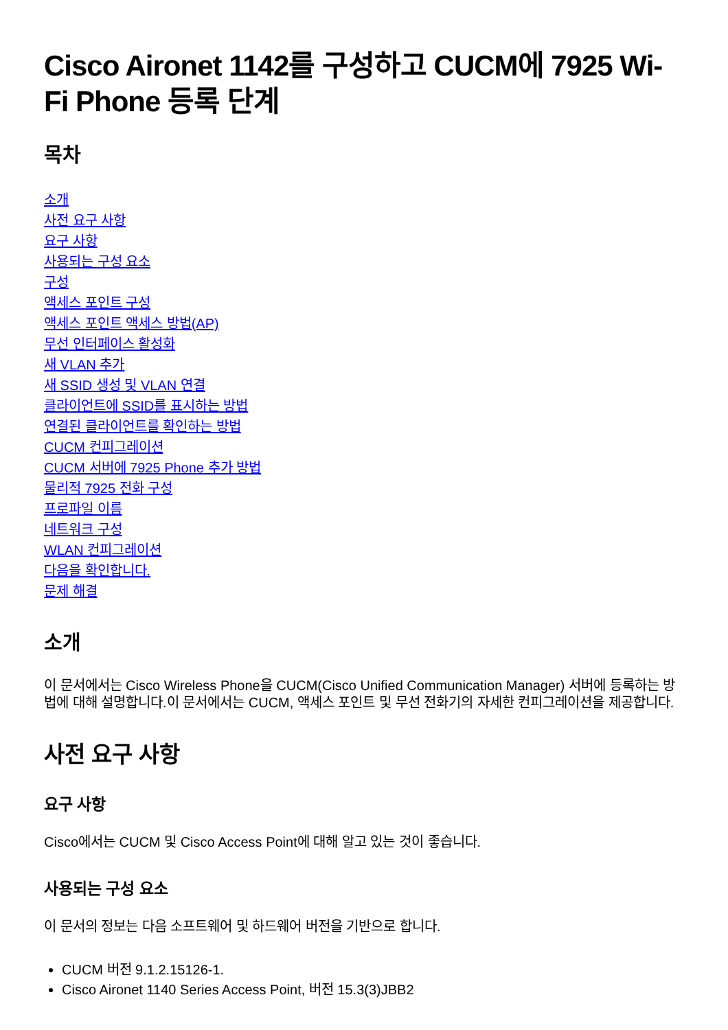Cisco Aironet 1142를 구성하고 CUCM에 7925 Wi-Fi Phone 등록 단계
목차
소개
사전 요구 사항
요구 사항
사용되는 구성 요소
구성
액세스 포인트 구성
액세스 포인트 액세스 방법(AP)
무선 인터페이스 활성화
새 VLAN 추가
새 SSID 생성 및 VLAN 연결
클라이언트에 SSID를 표시하는 방법
연결된 클라이언트를 확인하는 방법
CUCM 컨피그레이션
CUCM 서버에 7925 Phone 추가 방법
물리적 7925 전화 구성
프로파일 이름
네트워크 구성
WLAN 컨피그레이션
다음을 확인합니다.
문제 해결
소개
이 문서에서는 Cisco Wireless Phone을 CUCM(Cisco Unified Communication Manager) 서버에 등록하는 방법에 대해 설명합니다.이 문서에서는 CUCM, 액세스 포인트 및 무선 전화기의 자세한 컨피그레이션을 제공합니다.
사전 요구 사항
요구 사항
Cisco에서는 CUCM 및 Cisco Access Point에 대해 알고 있는 것이 좋습니다.
사용되는 구성 요소
이 문서의 정보는 다음 소프트웨어 및 하드웨어 버전을 기반으로 합니다.
CUCM 버전 9.1.2.15126-1.
Cisco Aironet 1140 Series Access Point, 버전 15.3(3)JBB2